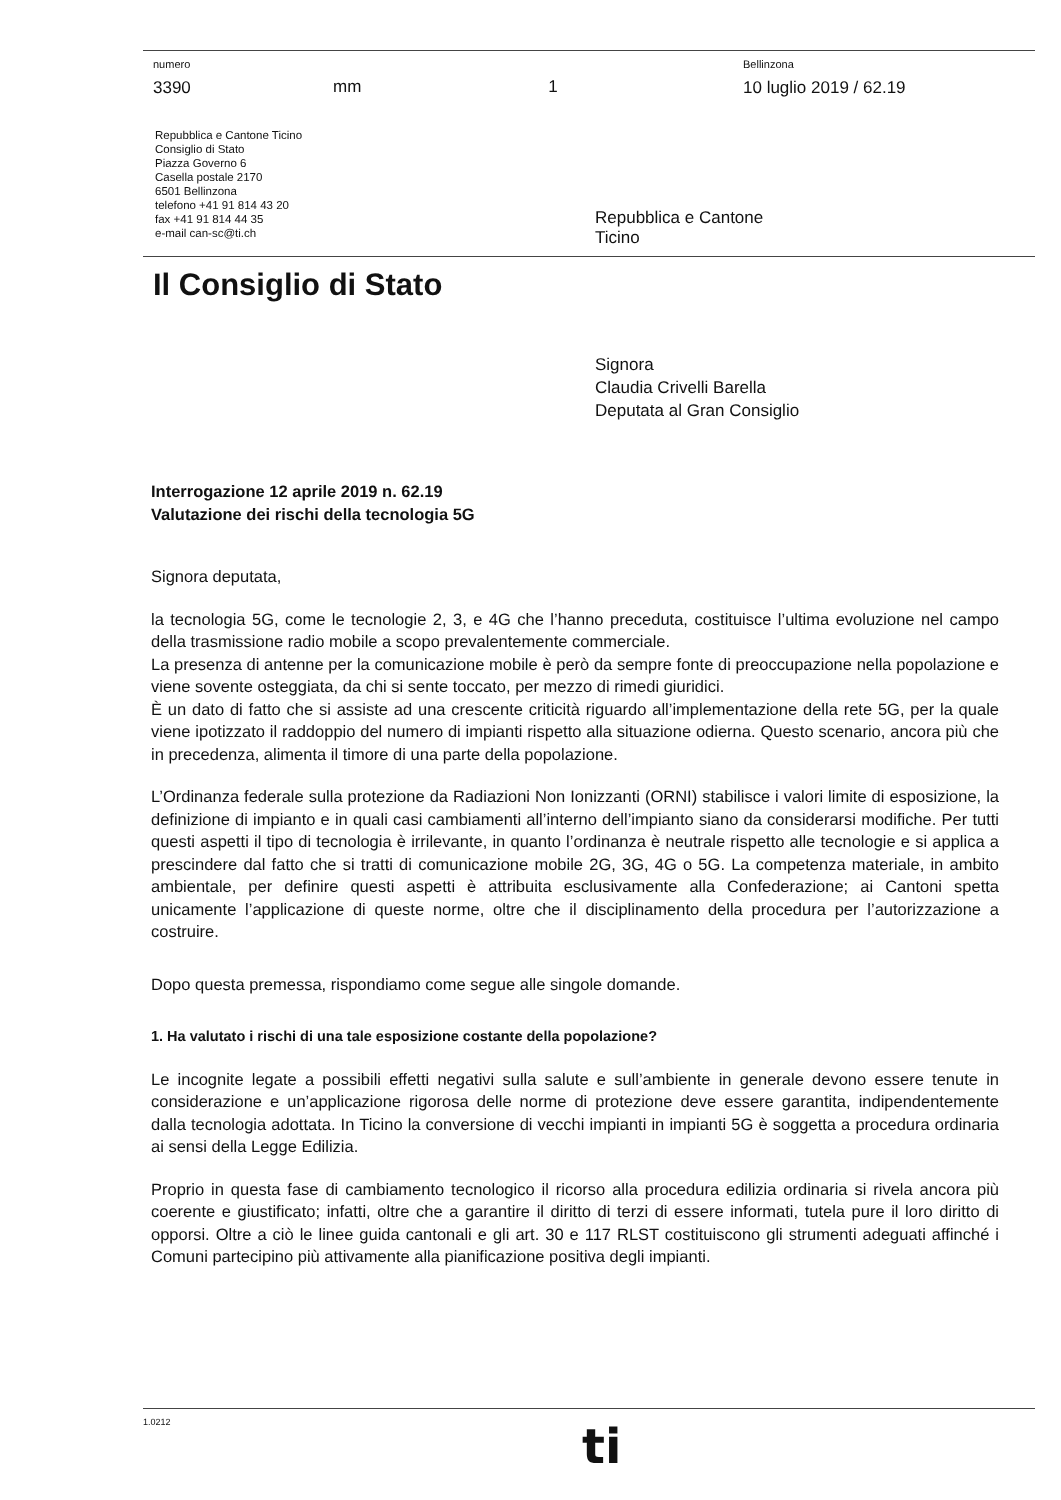numero
3390
mm 1
Bellinzona
10 luglio 2019 / 62.19
Repubblica e Cantone Ticino
Consiglio di Stato
Piazza Governo 6
Casella postale 2170
6501 Bellinzona
telefono +41 91 814 43 20
fax +41 91 814 44 35
e-mail can-sc@ti.ch
Repubblica e Cantone
Ticino
Il Consiglio di Stato
Signora
Claudia Crivelli Barella
Deputata al Gran Consiglio
Interrogazione 12 aprile 2019 n. 62.19
Valutazione dei rischi della tecnologia 5G
Signora deputata,
la tecnologia 5G, come le tecnologie 2, 3, e 4G che l’hanno preceduta, costituisce l’ultima evoluzione nel campo della trasmissione radio mobile a scopo prevalentemente commerciale.
La presenza di antenne per la comunicazione mobile è però da sempre fonte di preoccupazione nella popolazione e viene sovente osteggiata, da chi si sente toccato, per mezzo di rimedi giuridici.
È un dato di fatto che si assiste ad una crescente criticità riguardo all’implementazione della rete 5G, per la quale viene ipotizzato il raddoppio del numero di impianti rispetto alla situazione odierna. Questo scenario, ancora più che in precedenza, alimenta il timore di una parte della popolazione.
L’Ordinanza federale sulla protezione da Radiazioni Non Ionizzanti (ORNI) stabilisce i valori limite di esposizione, la definizione di impianto e in quali casi cambiamenti all’interno dell’impianto siano da considerarsi modifiche. Per tutti questi aspetti il tipo di tecnologia è irrilevante, in quanto l’ordinanza è neutrale rispetto alle tecnologie e si applica a prescindere dal fatto che si tratti di comunicazione mobile 2G, 3G, 4G o 5G. La competenza materiale, in ambito ambientale, per definire questi aspetti è attribuita esclusivamente alla Confederazione; ai Cantoni spetta unicamente l’applicazione di queste norme, oltre che il disciplinamento della procedura per l’autorizzazione a costruire.
Dopo questa premessa, rispondiamo come segue alle singole domande.
1. Ha valutato i rischi di una tale esposizione costante della popolazione?
Le incognite legate a possibili effetti negativi sulla salute e sull’ambiente in generale devono essere tenute in considerazione e un’applicazione rigorosa delle norme di protezione deve essere garantita, indipendentemente dalla tecnologia adottata. In Ticino la conversione di vecchi impianti in impianti 5G è soggetta a procedura ordinaria ai sensi della Legge Edilizia.
Proprio in questa fase di cambiamento tecnologico il ricorso alla procedura edilizia ordinaria si rivela ancora più coerente e giustificato; infatti, oltre che a garantire il diritto di terzi di essere informati, tutela pure il loro diritto di opporsi. Oltre a ciò le linee guida cantonali e gli art. 30 e 117 RLST costituiscono gli strumenti adeguati affinché i Comuni partecipino più attivamente alla pianificazione positiva degli impianti.
1.0212
ti